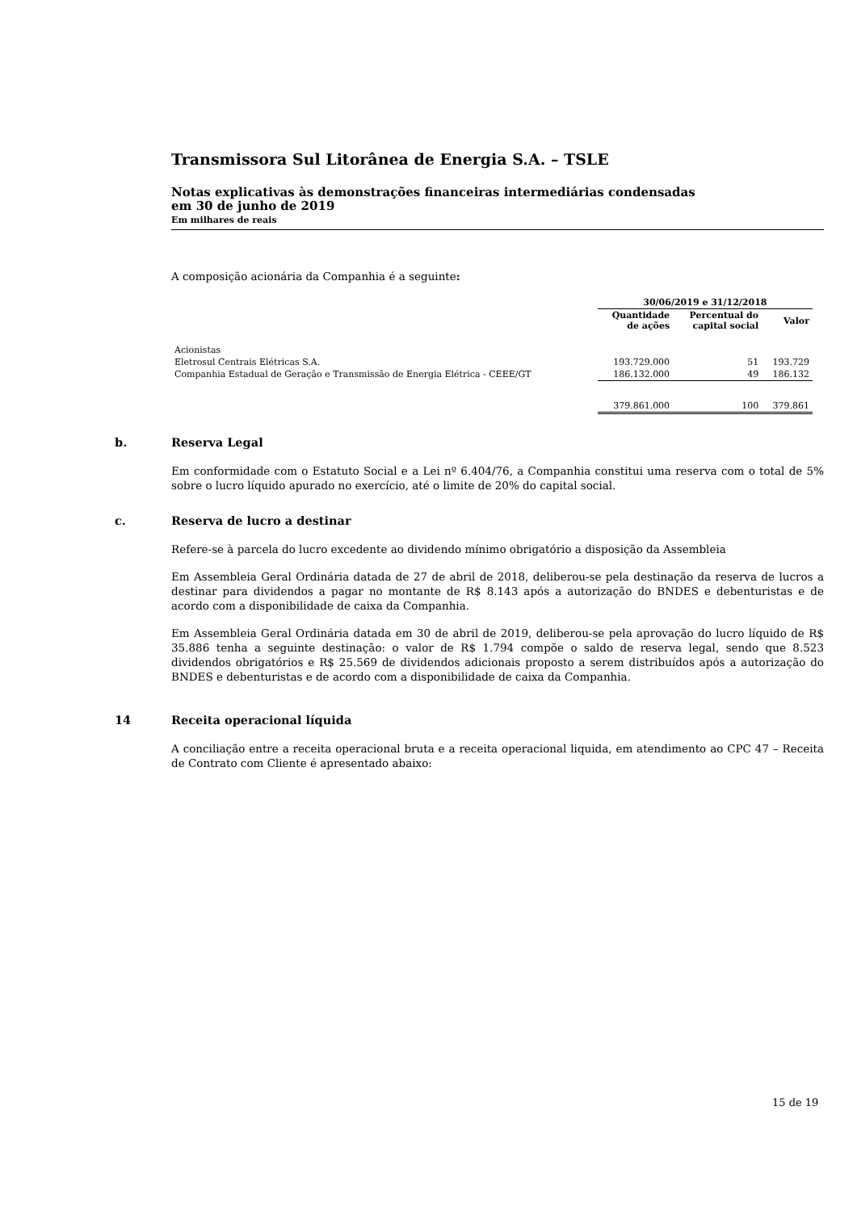Transmissora Sul Litorânea de Energia S.A. – TSLE
Notas explicativas às demonstrações financeiras intermediárias condensadas
em 30 de junho de 2019
Em milhares de reais
A composição acionária da Companhia é a seguinte:
| | 30/06/2019 e 31/12/2018 | | |
| --- | --- | --- | --- |
| | Quantidade de ações | Percentual do capital social | Valor |
| Acionistas | | | |
| Eletrosul Centrais Elétricas S.A. | 193.729.000 | 51 | 193.729 |
| Companhia Estadual de Geração e Transmissão de Energia Elétrica - CEEE/GT | 186.132.000 | 49 | 186.132 |
| | 379.861.000 | 100 | 379.861 |
b. Reserva Legal
Em conformidade com o Estatuto Social e a Lei nº 6.404/76, a Companhia constitui uma reserva com o total de 5% sobre o lucro líquido apurado no exercício, até o limite de 20% do capital social.
c. Reserva de lucro a destinar
Refere-se à parcela do lucro excedente ao dividendo mínimo obrigatório a disposição da Assembleia
Em Assembleia Geral Ordinária datada de 27 de abril de 2018, deliberou-se pela destinação da reserva de lucros a destinar para dividendos a pagar no montante de R$ 8.143 após a autorização do BNDES e debenturistas e de acordo com a disponibilidade de caixa da Companhia.
Em Assembleia Geral Ordinária datada em 30 de abril de 2019, deliberou-se pela aprovação do lucro líquido de R$ 35.886 tenha a seguinte destinação: o valor de R$ 1.794 compõe o saldo de reserva legal, sendo que 8.523 dividendos obrigatórios e R$ 25.569 de dividendos adicionais proposto a serem distribuídos após a autorização do BNDES e debenturistas e de acordo com a disponibilidade de caixa da Companhia.
14 Receita operacional líquida
A conciliação entre a receita operacional bruta e a receita operacional liquida, em atendimento ao CPC 47 – Receita de Contrato com Cliente é apresentado abaixo:
15 de 19